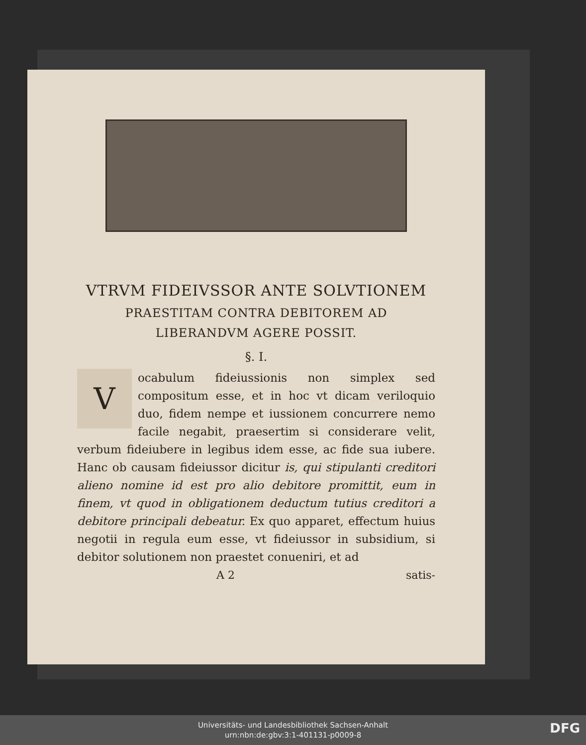VTRVM FIDEIVSSOR ANTE SOLVTIONEM
PRAESTITAM CONTRA DEBITOREM AD
LIBERANDVM AGERE POSSIT.
§. I.
Vocabulum fideiussionis non simplex sed compositum esse, et in hoc vt dicam veriloquio duo, fidem nempe et iussionem concurrere nemo facile negabit, praesertim si considerare velit, verbum fideiubere in legibus idem esse, ac fide sua iubere. Hanc ob causam fideiussor dicitur is, qui stipulanti creditori alieno nomine id est pro alio debitore promittit, eum in finem, vt quod in obligationem deductum tutius creditori a debitore principali debeatur. Ex quo apparet, effectum huius negotii in regula eum esse, vt fideiussor in subsidium, si debitor solutionem non praestet conueniri, et ad
A 2 satis-
Universitäts- und Landesbibliothek Sachsen-Anhalt
urn:nbn:de:gbv:3:1-401131-p0009-8
DFG